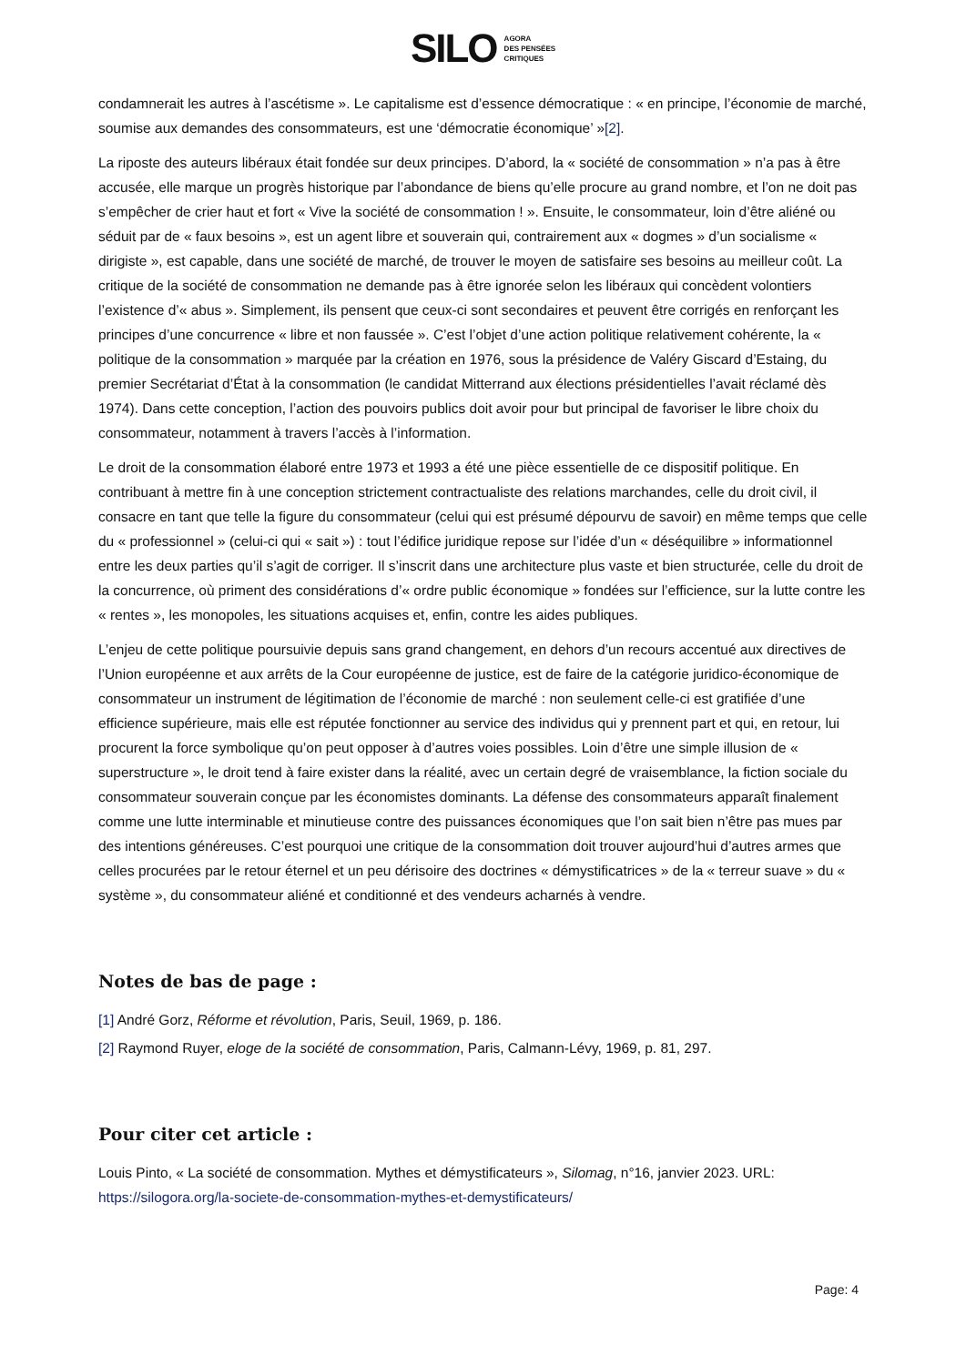SILO AGORA
DES PENSÉES
CRITIQUES
condamnerait les autres à l’ascétisme ». Le capitalisme est d’essence démocratique : « en principe, l’économie de marché, soumise aux demandes des consommateurs, est une ‘démocratie économique’ »[2].
La riposte des auteurs libéraux était fondée sur deux principes. D’abord, la « société de consommation » n’a pas à être accusée, elle marque un progrès historique par l’abondance de biens qu’elle procure au grand nombre, et l’on ne doit pas s’empêcher de crier haut et fort « Vive la société de consommation ! ». Ensuite, le consommateur, loin d’être aliéné ou séduit par de « faux besoins », est un agent libre et souverain qui, contrairement aux « dogmes » d’un socialisme « dirigiste », est capable, dans une société de marché, de trouver le moyen de satisfaire ses besoins au meilleur coût. La critique de la société de consommation ne demande pas à être ignorée selon les libéraux qui concèdent volontiers l’existence d’« abus ». Simplement, ils pensent que ceux-ci sont secondaires et peuvent être corrigés en renforçant les principes d’une concurrence « libre et non faussée ». C’est l’objet d’une action politique relativement cohérente, la « politique de la consommation » marquée par la création en 1976, sous la présidence de Valéry Giscard d’Estaing, du premier Secrétariat d’État à la consommation (le candidat Mitterrand aux élections présidentielles l’avait réclamé dès 1974). Dans cette conception, l’action des pouvoirs publics doit avoir pour but principal de favoriser le libre choix du consommateur, notamment à travers l’accès à l’information.
Le droit de la consommation élaboré entre 1973 et 1993 a été une pièce essentielle de ce dispositif politique. En contribuant à mettre fin à une conception strictement contractualiste des relations marchandes, celle du droit civil, il consacre en tant que telle la figure du consommateur (celui qui est présumé dépourvu de savoir) en même temps que celle du « professionnel » (celui-ci qui « sait ») : tout l’édifice juridique repose sur l’idée d’un « déséquilibre » informationnel entre les deux parties qu’il s’agit de corriger. Il s’inscrit dans une architecture plus vaste et bien structurée, celle du droit de la concurrence, où priment des considérations d’« ordre public économique » fondées sur l’efficience, sur la lutte contre les « rentes », les monopoles, les situations acquises et, enfin, contre les aides publiques.
L’enjeu de cette politique poursuivie depuis sans grand changement, en dehors d’un recours accentué aux directives de l’Union européenne et aux arrêts de la Cour européenne de justice, est de faire de la catégorie juridico-économique de consommateur un instrument de légitimation de l’économie de marché : non seulement celle-ci est gratifiée d’une efficience supérieure, mais elle est réputée fonctionner au service des individus qui y prennent part et qui, en retour, lui procurent la force symbolique qu’on peut opposer à d’autres voies possibles. Loin d’être une simple illusion de « superstructure », le droit tend à faire exister dans la réalité, avec un certain degré de vraisemblance, la fiction sociale du consommateur souverain conçue par les économistes dominants. La défense des consommateurs apparaît finalement comme une lutte interminable et minutieuse contre des puissances économiques que l’on sait bien n’être pas mues par des intentions généreuses. C’est pourquoi une critique de la consommation doit trouver aujourd’hui d’autres armes que celles procurées par le retour éternel et un peu dérisoire des doctrines « démystificatrices » de la « terreur suave » du « système », du consommateur aliéné et conditionné et des vendeurs acharnés à vendre.
Notes de bas de page :
[1] André Gorz, Réforme et révolution, Paris, Seuil, 1969, p. 186.
[2] Raymond Ruyer, eloge de la société de consommation, Paris, Calmann-Lévy, 1969, p. 81, 297.
Pour citer cet article :
Louis Pinto, « La société de consommation. Mythes et démystificateurs », Silomag, n°16, janvier 2023. URL: https://silogora.org/la-societe-de-consommation-mythes-et-demystificateurs/
Page: 4